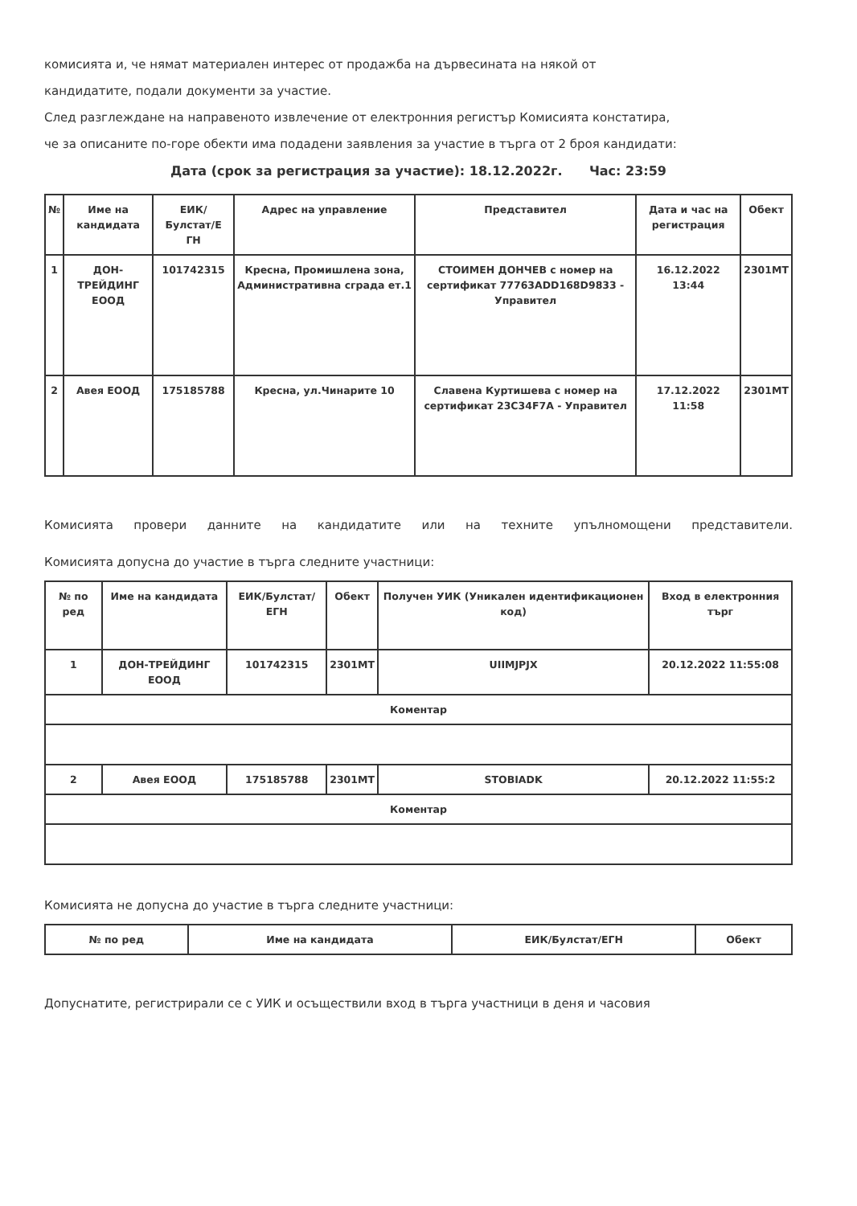комисията и, че нямат материален интерес от продажба на дървесината на някой от
кандидатите, подали документи за участие.
След разглеждане на направеното извлечение от електронния регистър Комисията констатира,
че за описаните по-горе обекти има подадени заявления за участие в търга от 2 броя кандидати:
Дата (срок за регистрация за участие): 18.12.2022г. Час: 23:59
| № | Име на кандидата | ЕИК/Булстат/Е ГН | Адрес на управление | Представител | Дата и час на регистрация | Обект |
| --- | --- | --- | --- | --- | --- | --- |
| 1 | ДОН-ТРЕЙДИНГ ЕООД | 101742315 | Кресна, Промишлена зона, Административна сграда ет.1 | СТОИМЕН ДОНЧЕВ с номер на сертификат 77763ADD168D9833 - Управител | 16.12.2022 13:44 | 2301МТ |
| 2 | Авея ЕООД | 175185788 | Кресна, ул.Чинарите 10 | Славена Куртишева с номер на сертификат 23C34F7A - Управител | 17.12.2022 11:58 | 2301МТ |
Комисията провери данните на кандидатите или на техните упълномощени представители.
Комисията допусна до участие в търга следните участници:
| № по ред | Име на кандидата | ЕИК/Булстат/ЕГН | Обект | Получен УИК (Уникален идентификационен код) | Вход в електронния търг |
| --- | --- | --- | --- | --- | --- |
| 1 | ДОН-ТРЕЙДИНГ ЕООД | 101742315 | 2301МТ | UIIMJPJX | 20.12.2022 11:55:08 |
| Коментар | | | | | |
| 2 | Авея ЕООД | 175185788 | 2301МТ | STOBIADK | 20.12.2022 11:55:2 |
| Коментар | | | | | |
Комисията не допусна до участие в търга следните участници:
| № по ред | Име на кандидата | ЕИК/Булстат/ЕГН | Обект |
| --- | --- | --- | --- |
Допуснатите, регистрирали се с УИК и осъществили вход в търга участници в деня и часовия